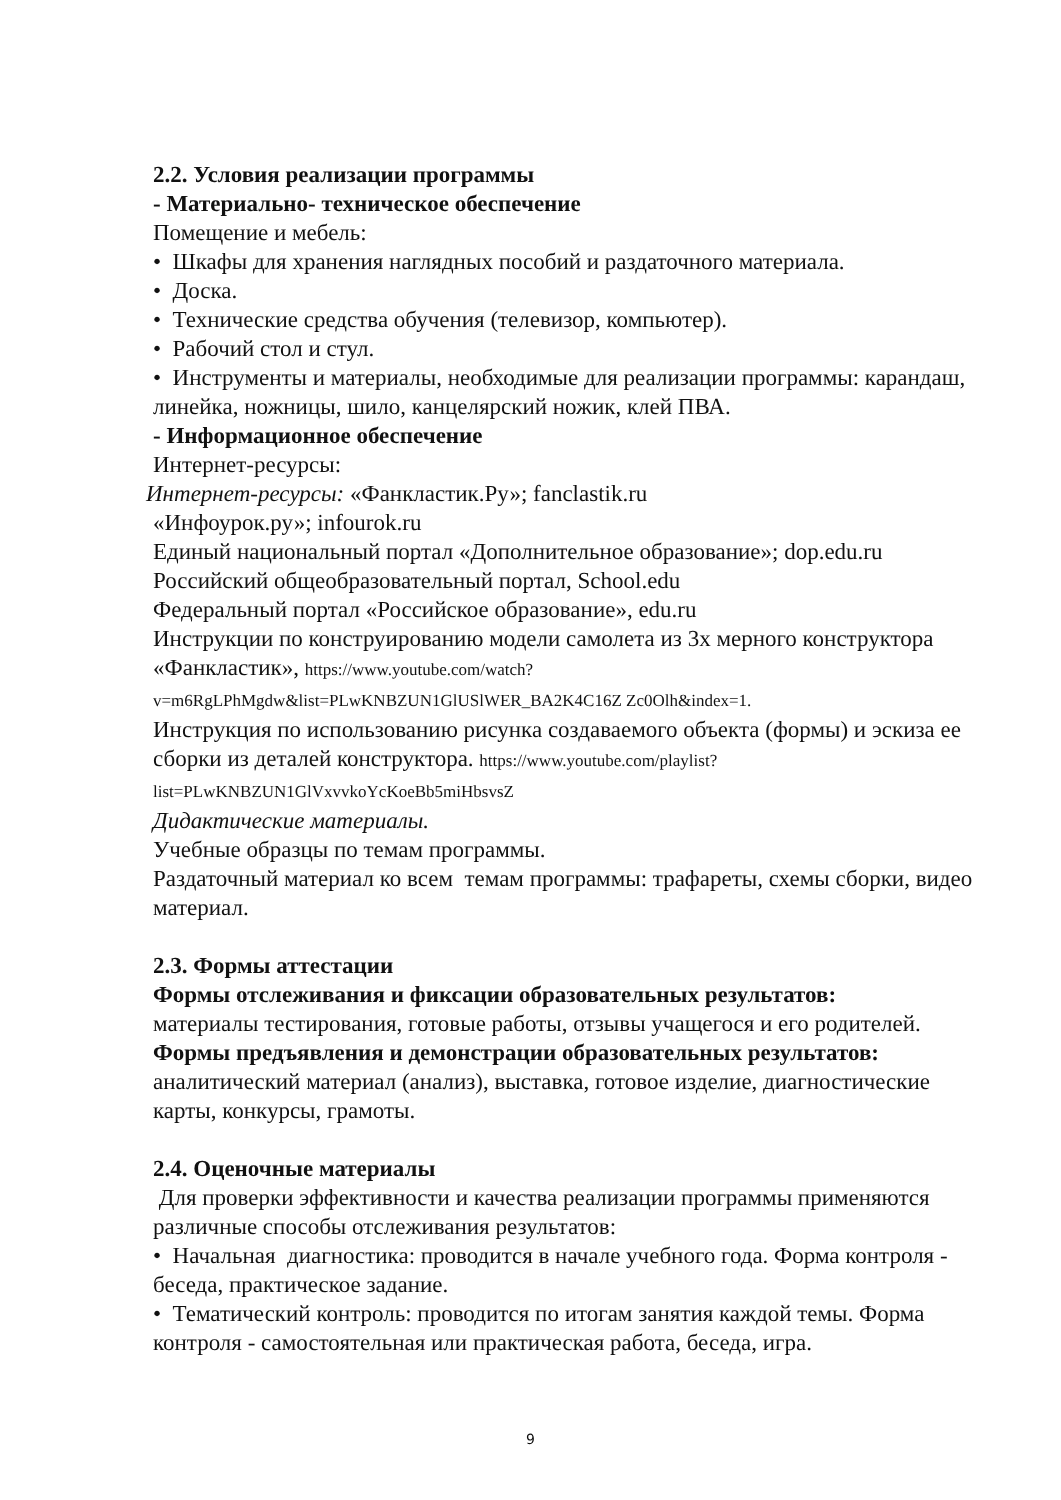2.2. Условия реализации программы
- Материально- техническое обеспечение
Помещение и мебель:
• Шкафы для хранения наглядных пособий и раздаточного материала.
• Доска.
• Технические средства обучения (телевизор, компьютер).
• Рабочий стол и стул.
• Инструменты и материалы, необходимые для реализации программы: карандаш, линейка, ножницы, шило, канцелярский ножик, клей ПВА.
- Информационное обеспечение
Интернет-ресурсы:
Интернет-ресурсы: «Фанкластик.Ру»; fanclastik.ru
«Инфоурок.ру»; infourok.ru
Единый национальный портал «Дополнительное образование»; dop.edu.ru
Российский общеобразовательный портал, School.edu
Федеральный портал «Российское образование», edu.ru
Инструкции по конструированию модели самолета из 3х мерного конструктора «Фанкластик», https://www.youtube.com/watch?
v=m6RgLPhMgdw&list=PLwKNBZUN1GlUSlWER_BA2K4C16Z Zc0Olh&index=1.
Инструкция по использованию рисунка создаваемого объекта (формы) и эскиза ее сборки из деталей конструктора. https://www.youtube.com/playlist?
list=PLwKNBZUN1GlVxvvkoYcKoeBb5miHbsvsZ
Дидактические материалы.
Учебные образцы по темам программы.
Раздаточный материал ко всем темам программы: трафареты, схемы сборки, видео материал.
2.3. Формы аттестации
Формы отслеживания и фиксации образовательных результатов:
материалы тестирования, готовые работы, отзывы учащегося и его родителей.
Формы предъявления и демонстрации образовательных результатов:
аналитический материал (анализ), выставка, готовое изделие, диагностические карты, конкурсы, грамоты.
2.4. Оценочные материалы
Для проверки эффективности и качества реализации программы применяются различные способы отслеживания результатов:
• Начальная диагностика: проводится в начале учебного года. Форма контроля - беседа, практическое задание.
• Тематический контроль: проводится по итогам занятия каждой темы. Форма контроля - самостоятельная или практическая работа, беседа, игра.
9